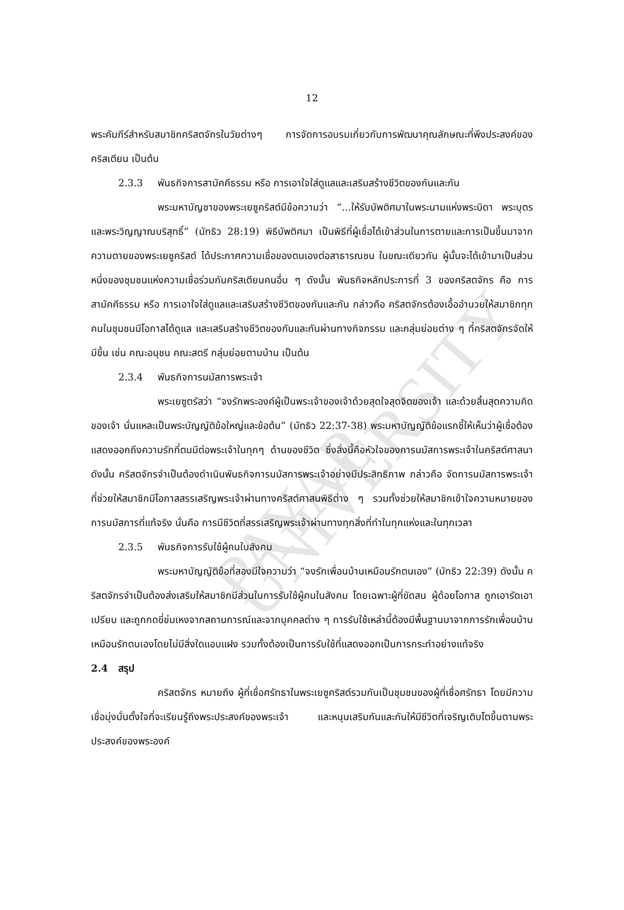PAYAP UNIVERSITY
12
พระคัมภีร์สำหรับสมาชิกคริสตจักรในวัยต่างๆ การจัดการอบรมเกี่ยวกับการพัฒนาคุณลักษณะที่พึงประสงค์ของคริสเตียน เป็นต้น
2.3.3 พันธกิจการสามัคคีธรรม หรือ การเอาใจใส่ดูแลและเสริมสร้างชีวิตของกันและกัน
พระมหาบัญชาของพระเยซูคริสต์มีข้อความว่า “...ให้รับบัพติศมาในพระนามแห่งพระบิดา พระบุตร และพระวิญญาณบริสุทธิ์” (มัทธิว 28:19) พิธีบัพติศมา เป็นพิธีที่ผู้เชื่อได้เข้าส่วนในการตายและการเป็นขึ้นมาจากความตายของพระเยซูคริสต์ ได้ประกาศความเชื่อของตนเองต่อสาธารณชน ในขณะเดียวกัน ผู้นั้นจะได้เข้ามาเป็นส่วนหนึ่งของชุมชนแห่งความเชื่อร่วมกันคริสเตียนคนอื่น ๆ ดังนั้น พันธกิจหลักประการที่ 3 ของคริสตจักร คือ การสามัคคีธรรม หรือ การเอาใจใส่ดูแลและเสริมสร้างชีวิตของกันและกัน กล่าวคือ คริสตจักรต้องเอื้ออำนวยให้สมาชิกทุกคนในชุมชนมีโอกาสได้ดูแล และเสริมสร้างชีวิตของกันและกันผ่านทางกิจกรรม และกลุ่มย่อยต่าง ๆ ที่คริสตจักรจัดให้มีขึ้น เช่น คณะอนุชน คณะสตรี กลุ่มย่อยตามบ้าน เป็นต้น
2.3.4 พันธกิจการนมัสการพระเจ้า
พระเยซูตรัสว่า “จงรักพระองค์ผู้เป็นพระเจ้าของเจ้าด้วยสุดใจสุดจิตของเจ้า และด้วยสิ้นสุดความคิดของเจ้า นั่นแหละเป็นพระบัญญัติข้อใหญ่และข้อต้น” (มัทธิว 22:37-38) พระมหาบัญญัติข้อแรกชี้ให้เห็นว่าผู้เชื่อต้องแสดงออกถึงความรักที่ตนมีต่อพระเจ้าในทุกๆ ด้านของชีวิต ซึ่งสิ่งนี้คือหัวใจของการนมัสการพระเจ้าในคริสต์ศาสนา ดังนั้น คริสตจักรจำเป็นต้องดำเนินพันธกิจการนมัสการพระเจ้าอย่างมีประสิทธิภาพ กล่าวคือ จัดการนมัสการพระเจ้าที่ช่วยให้สมาชิกมีโอกาสสรรเสริญพระเจ้าผ่านทางคริสต์ศาสนพิธีต่าง ๆ รวมทั้งช่วยให้สมาชิกเข้าใจความหมายของการนมัสการที่แท้จริง นั่นคือ การมีชีวิตที่สรรเสริญพระเจ้าผ่านทางทุกสิ่งที่ทำในทุกแห่งและในทุกเวลา
2.3.5 พันธกิจการรับใช้ผู้คนในสังคม
พระมหาบัญญัติข้อที่สองมีใจความว่า “จงรักเพื่อนบ้านเหมือนรักตนเอง” (มัทธิว 22:39) ดังนั้น คริสตจักรจำเป็นต้องส่งเสริมให้สมาชิกมีส่วนในการรับใช้ผู้คนในสังคม โดยเฉพาะผู้ที่ขัดสน ผู้ด้อยโอกาส ถูกเอารัดเอาเปรียบ และถูกกดขี่ข่มเหงจากสถานการณ์และจากบุคคลต่าง ๆ การรับใช้เหล่านี้ต้องมีพื้นฐานมาจากการรักเพื่อนบ้านเหมือนรักตนเองโดยไม่มีสิ่งใดแอบแฝง รวมทั้งต้องเป็นการรับใช้ที่แสดงออกเป็นการกระทำอย่างแท้จริง
2.4 สรุป
คริสตจักร หมายถึง ผู้ที่เชื่อศรัทธาในพระเยซูคริสต์รวมกันเป็นชุมชนของผู้ที่เชื่อศรัทธา โดยมีความเชื่อมุ่งมั่นตั้งใจที่จะเรียนรู้ถึงพระประสงค์ของพระเจ้า และหนุนเสริมกันและกันให้มีชีวิตที่เจริญเติบโตขึ้นตามพระประสงค์ของพระองค์